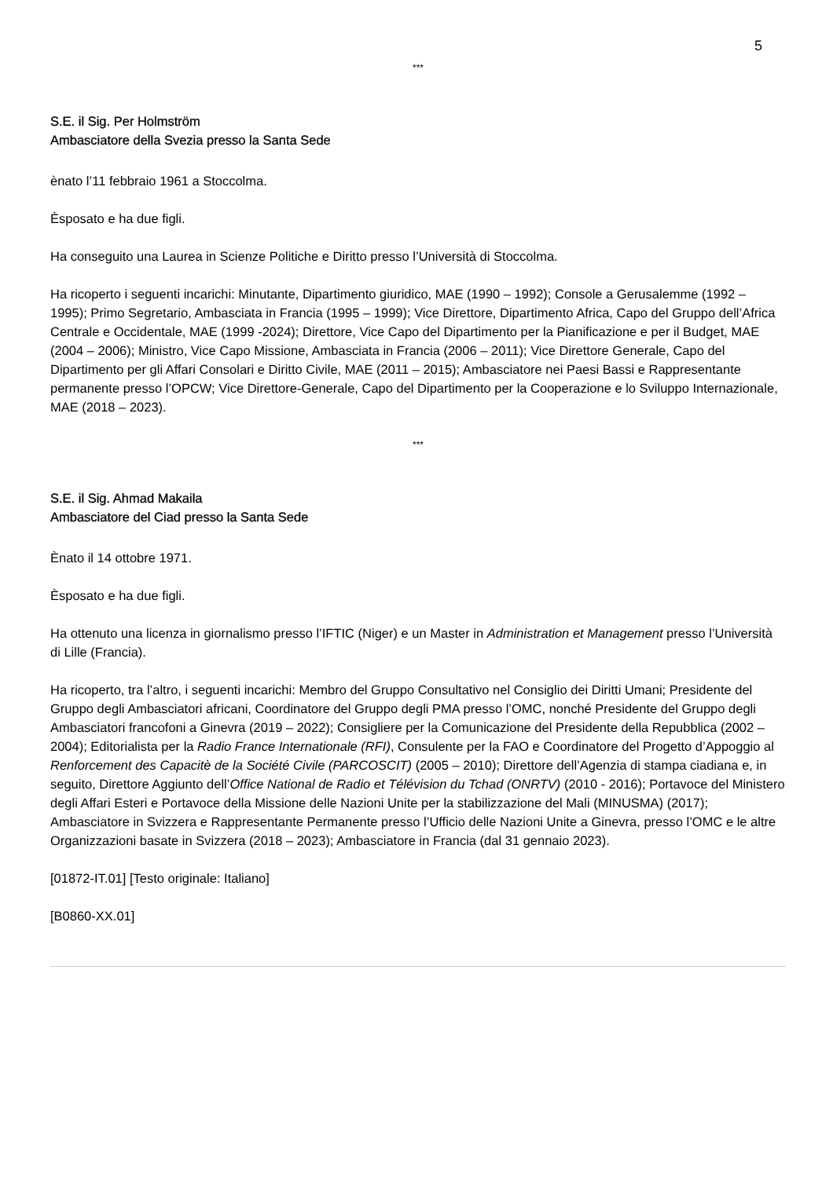5
***
S.E. il Sig. Per Holmström
Ambasciatore della Svezia presso la Santa Sede
ènato l’11 febbraio 1961 a Stoccolma.
Èsposato e ha due figli.
Ha conseguito una Laurea in Scienze Politiche e Diritto presso l’Università di Stoccolma.
Ha ricoperto i seguenti incarichi: Minutante, Dipartimento giuridico, MAE (1990 – 1992); Console a Gerusalemme (1992 – 1995); Primo Segretario, Ambasciata in Francia (1995 – 1999); Vice Direttore, Dipartimento Africa, Capo del Gruppo dell’Africa Centrale e Occidentale, MAE (1999 -2024); Direttore, Vice Capo del Dipartimento per la Pianificazione e per il Budget, MAE (2004 – 2006); Ministro, Vice Capo Missione, Ambasciata in Francia (2006 – 2011); Vice Direttore Generale, Capo del Dipartimento per gli Affari Consolari e Diritto Civile, MAE (2011 – 2015); Ambasciatore nei Paesi Bassi e Rappresentante permanente presso l’OPCW; Vice Direttore-Generale, Capo del Dipartimento per la Cooperazione e lo Sviluppo Internazionale, MAE (2018 – 2023).
***
S.E. il Sig. Ahmad Makaila
Ambasciatore del Ciad presso la Santa Sede
Ènato il 14 ottobre 1971.
Èsposato e ha due figli.
Ha ottenuto una licenza in giornalismo presso l’IFTIC (Niger) e un Master in Administration et Management presso l’Università di Lille (Francia).
Ha ricoperto, tra l’altro, i seguenti incarichi: Membro del Gruppo Consultativo nel Consiglio dei Diritti Umani; Presidente del Gruppo degli Ambasciatori africani, Coordinatore del Gruppo degli PMA presso l’OMC, nonché Presidente del Gruppo degli Ambasciatori francofoni a Ginevra (2019 – 2022); Consigliere per la Comunicazione del Presidente della Repubblica (2002 – 2004); Editorialista per la Radio France Internationale (RFI), Consulente per la FAO e Coordinatore del Progetto d’Appoggio al Renforcement des Capacitè de la Société Civile (PARCOSCIT) (2005 – 2010); Direttore dell’Agenzia di stampa ciadiana e, in seguito, Direttore Aggiunto dell’Office National de Radio et Télévision du Tchad (ONRTV) (2010 - 2016); Portavoce del Ministero degli Affari Esteri e Portavoce della Missione delle Nazioni Unite per la stabilizzazione del Mali (MINUSMA) (2017); Ambasciatore in Svizzera e Rappresentante Permanente presso l’Ufficio delle Nazioni Unite a Ginevra, presso l’OMC e le altre Organizzazioni basate in Svizzera (2018 – 2023); Ambasciatore in Francia (dal 31 gennaio 2023).
[01872-IT.01] [Testo originale: Italiano]
[B0860-XX.01]